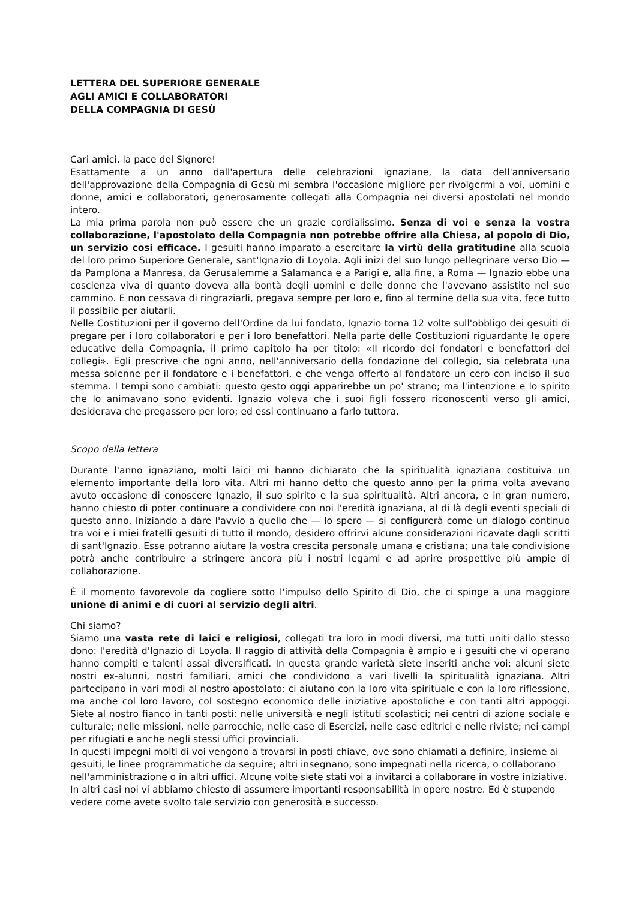LETTERA DEL SUPERIORE GENERALE
AGLI AMICI E COLLABORATORI
DELLA COMPAGNIA DI GESÙ
Cari amici, la pace del Signore!
Esattamente a un anno dall'apertura delle celebrazioni ignaziane, la data dell'anniversario dell'approvazione della Compagnia di Gesù mi sembra l'occasione migliore per rivolgermi a voi, uomini e donne, amici e collaboratori, generosamente collegati alla Compagnia nei diversi apostolati nel mondo intero.
La mia prima parola non può essere che un grazie cordialissimo. Senza di voi e senza la vostra collaborazione, l'apostolato della Compagnia non potrebbe offrire alla Chiesa, al popolo di Dio, un servizio cosi efficace. I gesuiti hanno imparato a esercitare la virtù della gratitudine alla scuola del loro primo Superiore Generale, sant'Ignazio di Loyola. Agli inizi del suo lungo pellegrinare verso Dio — da Pamplona a Manresa, da Gerusalemme a Salamanca e a Parigi e, alla fine, a Roma — Ignazio ebbe una coscienza viva di quanto doveva alla bontà degli uomini e delle donne che l'avevano assistito nel suo cammino. E non cessava di ringraziarli, pregava sempre per loro e, fino al termine della sua vita, fece tutto il possibile per aiutarli.
Nelle Costituzioni per il governo dell'Ordine da lui fondato, Ignazio torna 12 volte sull'obbligo dei gesuiti di pregare per i loro collaboratori e per i loro benefattori. Nella parte delle Costituzioni riguardante le opere educative della Compagnia, il primo capitolo ha per titolo: «II ricordo dei fondatori e benefattori dei collegi». Egli prescrive che ogni anno, nell'anniversario della fondazione del collegio, sia celebrata una messa solenne per il fondatore e i benefattori, e che venga offerto al fondatore un cero con inciso il suo stemma. I tempi sono cambiati: questo gesto oggi apparirebbe un po' strano; ma l'intenzione e lo spirito che lo animavano sono evidenti. Ignazio voleva che i suoi figli fossero riconoscenti verso gli amici, desiderava che pregassero per loro; ed essi continuano a farlo tuttora.
Scopo della lettera
Durante l'anno ignaziano, molti laici mi hanno dichiarato che la spiritualità ignaziana costituiva un elemento importante della loro vita. Altri mi hanno detto che questo anno per la prima volta avevano avuto occasione di conoscere Ignazio, il suo spirito e la sua spiritualità. Altri ancora, e in gran numero, hanno chiesto di poter continuare a condividere con noi l'eredità ignaziana, al di là degli eventi speciali di questo anno. Iniziando a dare l'avvio a quello che — lo spero — si configurerà come un dialogo continuo tra voi e i miei fratelli gesuiti di tutto il mondo, desidero offrirvi alcune considerazioni ricavate dagli scritti di sant'Ignazio. Esse potranno aiutare la vostra crescita personale umana e cristiana; una tale condivisione potrà anche contribuire a stringere ancora più i nostri legami e ad aprire prospettive più ampie di collaborazione.
È il momento favorevole da cogliere sotto l'impulso dello Spirito di Dio, che ci spinge a una maggiore unione di animi e di cuori al servizio degli altri.
Chi siamo?
Siamo una vasta rete di laici e religiosi, collegati tra loro in modi diversi, ma tutti uniti dallo stesso dono: l'eredità d'Ignazio di Loyola. Il raggio di attività della Compagnia è ampio e i gesuiti che vi operano hanno compiti e talenti assai diversificati. In questa grande varietà siete inseriti anche voi: alcuni siete nostri ex-alunni, nostri familiari, amici che condividono a vari livelli la spiritualità ignaziana. Altri partecipano in vari modi al nostro apostolato: ci aiutano con la loro vita spirituale e con la loro riflessione, ma anche col loro lavoro, col sostegno economico delle iniziative apostoliche e con tanti altri appoggi. Siete al nostro fianco in tanti posti: nelle università e negli istituti scolastici; nei centri di azione sociale e culturale; nelle missioni, nelle parrocchie, nelle case di Esercizi, nelle case editrici e nelle riviste; nei campi per rifugiati e anche negli stessi uffici provinciali.
In questi impegni molti di voi vengono a trovarsi in posti chiave, ove sono chiamati a definire, insieme ai gesuiti, le linee programmatiche da seguire; altri insegnano, sono impegnati nella ricerca, o collaborano nell'amministrazione o in altri uffici. Alcune volte siete stati voi a invitarci a collaborare in vostre iniziative. In altri casi noi vi abbiamo chiesto di assumere importanti responsabilità in opere nostre. Ed è stupendo vedere come avete svolto tale servizio con generosità e successo.